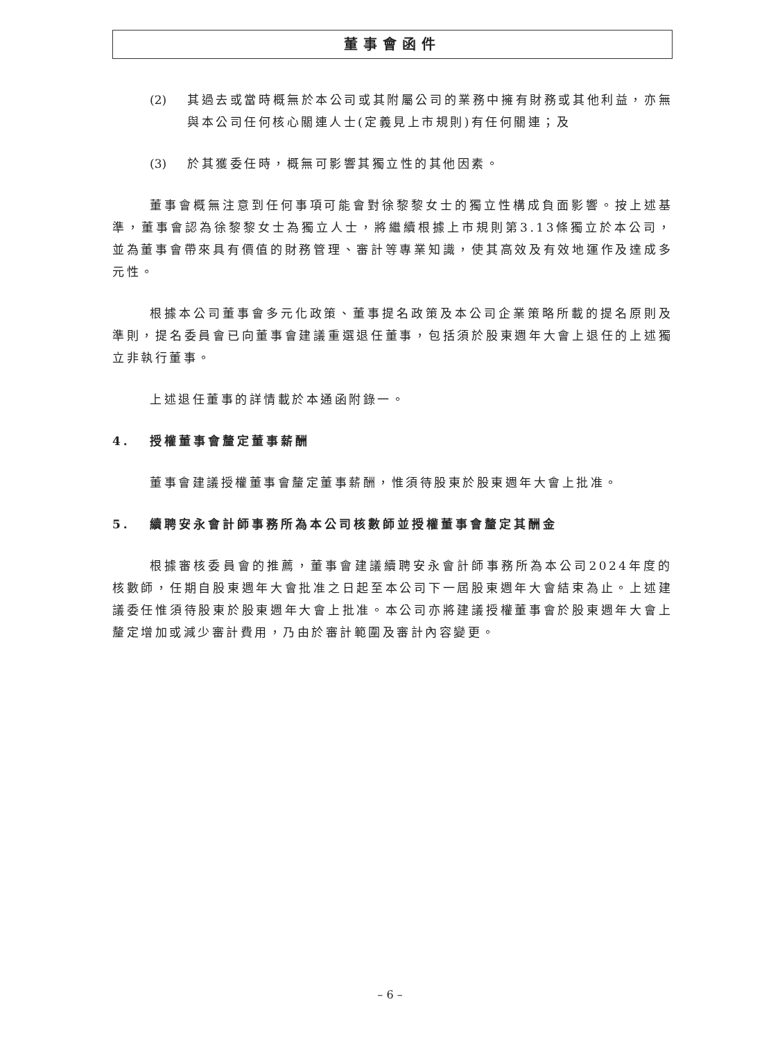董事會函件
(2) 其過去或當時概無於本公司或其附屬公司的業務中擁有財務或其他利益，亦無與本公司任何核心關連人士(定義見上市規則)有任何關連；及
(3) 於其獲委任時，概無可影響其獨立性的其他因素。
董事會概無注意到任何事項可能會對徐黎黎女士的獨立性構成負面影響。按上述基準，董事會認為徐黎黎女士為獨立人士，將繼續根據上市規則第3.13條獨立於本公司，並為董事會帶來具有價值的財務管理、審計等專業知識，使其高效及有效地運作及達成多元性。
根據本公司董事會多元化政策、董事提名政策及本公司企業策略所載的提名原則及準則，提名委員會已向董事會建議重選退任董事，包括須於股東週年大會上退任的上述獨立非執行董事。
上述退任董事的詳情載於本通函附錄一。
4. 授權董事會釐定董事薪酬
董事會建議授權董事會釐定董事薪酬，惟須待股東於股東週年大會上批准。
5. 續聘安永會計師事務所為本公司核數師並授權董事會釐定其酬金
根據審核委員會的推薦，董事會建議續聘安永會計師事務所為本公司2024年度的核數師，任期自股東週年大會批准之日起至本公司下一屆股東週年大會結束為止。上述建議委任惟須待股東於股東週年大會上批准。本公司亦將建議授權董事會於股東週年大會上釐定增加或減少審計費用，乃由於審計範圍及審計內容變更。
– 6 –